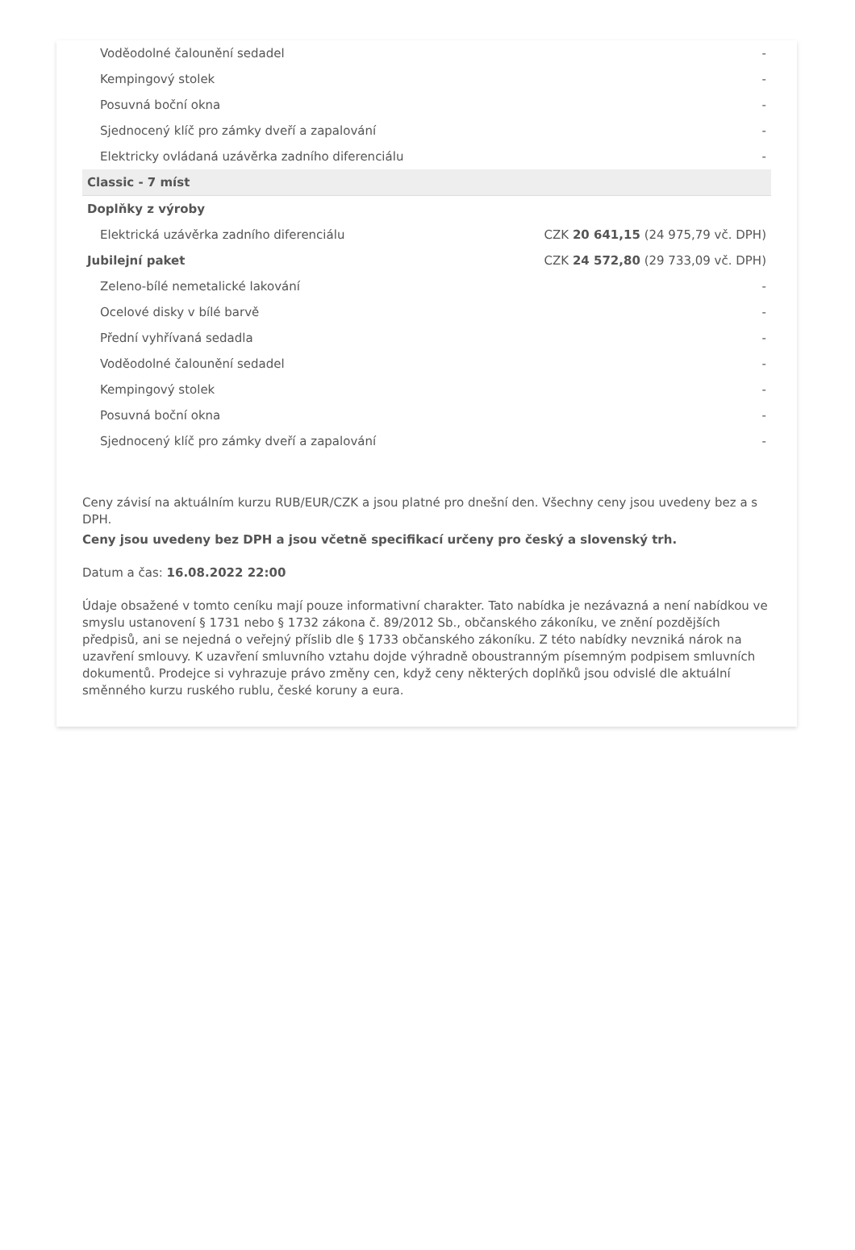| Voděodolné čalounění sedadel | - |
| Kempingový stolek | - |
| Posuvná boční okna | - |
| Sjednocený klíč pro zámky dveří a zapalování | - |
| Elektricky ovládaná uzávěrka zadního diferenciálu | - |
| Classic - 7 míst | |
| Doplňky z výroby | |
| Elektrická uzávěrka zadního diferenciálu | CZK 20 641,15 (24 975,79 vč. DPH) |
| Jubilejní paket | CZK 24 572,80 (29 733,09 vč. DPH) |
| Zeleno-bílé nemetalické lakování | - |
| Ocelové disky v bílé barvě | - |
| Přední vyhřívaná sedadla | - |
| Voděodolné čalounění sedadel | - |
| Kempingový stolek | - |
| Posuvná boční okna | - |
| Sjednocený klíč pro zámky dveří a zapalování | - |
Ceny závisí na aktuálním kurzu RUB/EUR/CZK a jsou platné pro dnešní den. Všechny ceny jsou uvedeny bez a s DPH.
Ceny jsou uvedeny bez DPH a jsou včetně specifikací určeny pro český a slovenský trh.
Datum a čas: 16.08.2022 22:00
Údaje obsažené v tomto ceníku mají pouze informativní charakter. Tato nabídka je nezávazná a není nabídkou ve smyslu ustanovení § 1731 nebo § 1732 zákona č. 89/2012 Sb., občanského zákoníku, ve znění pozdějších předpisů, ani se nejedná o veřejný příslib dle § 1733 občanského zákoníku. Z této nabídky nevzniká nárok na uzavření smlouvy. K uzavření smluvního vztahu dojde výhradně oboustranným písemným podpisem smluvních dokumentů. Prodejce si vyhrazuje právo změny cen, když ceny některých doplňků jsou odvislé dle aktuální směnného kurzu ruského rublu, české koruny a eura.